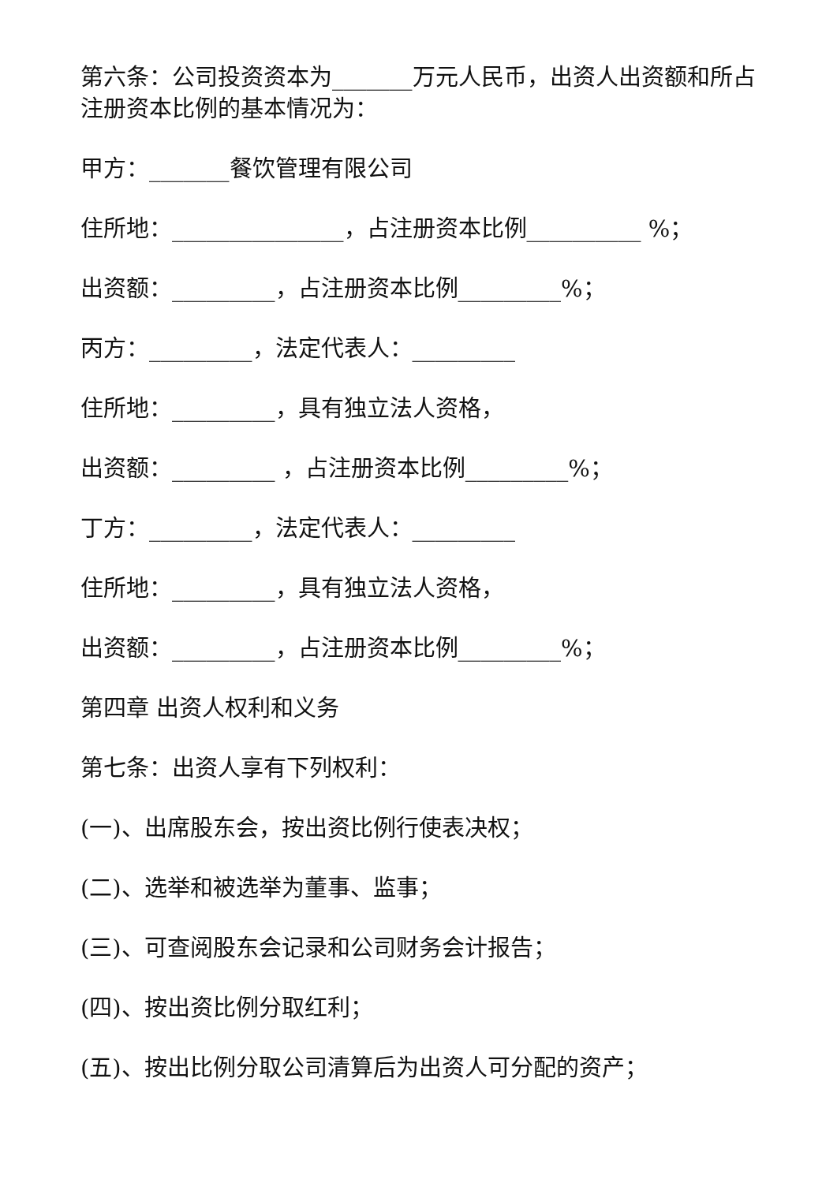第六条：公司投资资本为_______万元人民币，出资人出资额和所占注册资本比例的基本情况为：
甲方：_______餐饮管理有限公司
住所地：_______________，占注册资本比例__________ %；
出资额：_________，占注册资本比例_________%；
丙方：_________，法定代表人：_________
住所地：_________，具有独立法人资格，
出资额：_________ ，占注册资本比例_________%；
丁方：_________，法定代表人：_________
住所地：_________，具有独立法人资格，
出资额：_________，占注册资本比例_________%；
第四章 出资人权利和义务
第七条：出资人享有下列权利：
(一)、出席股东会，按出资比例行使表决权；
(二)、选举和被选举为董事、监事；
(三)、可查阅股东会记录和公司财务会计报告；
(四)、按出资比例分取红利；
(五)、按出比例分取公司清算后为出资人可分配的资产；